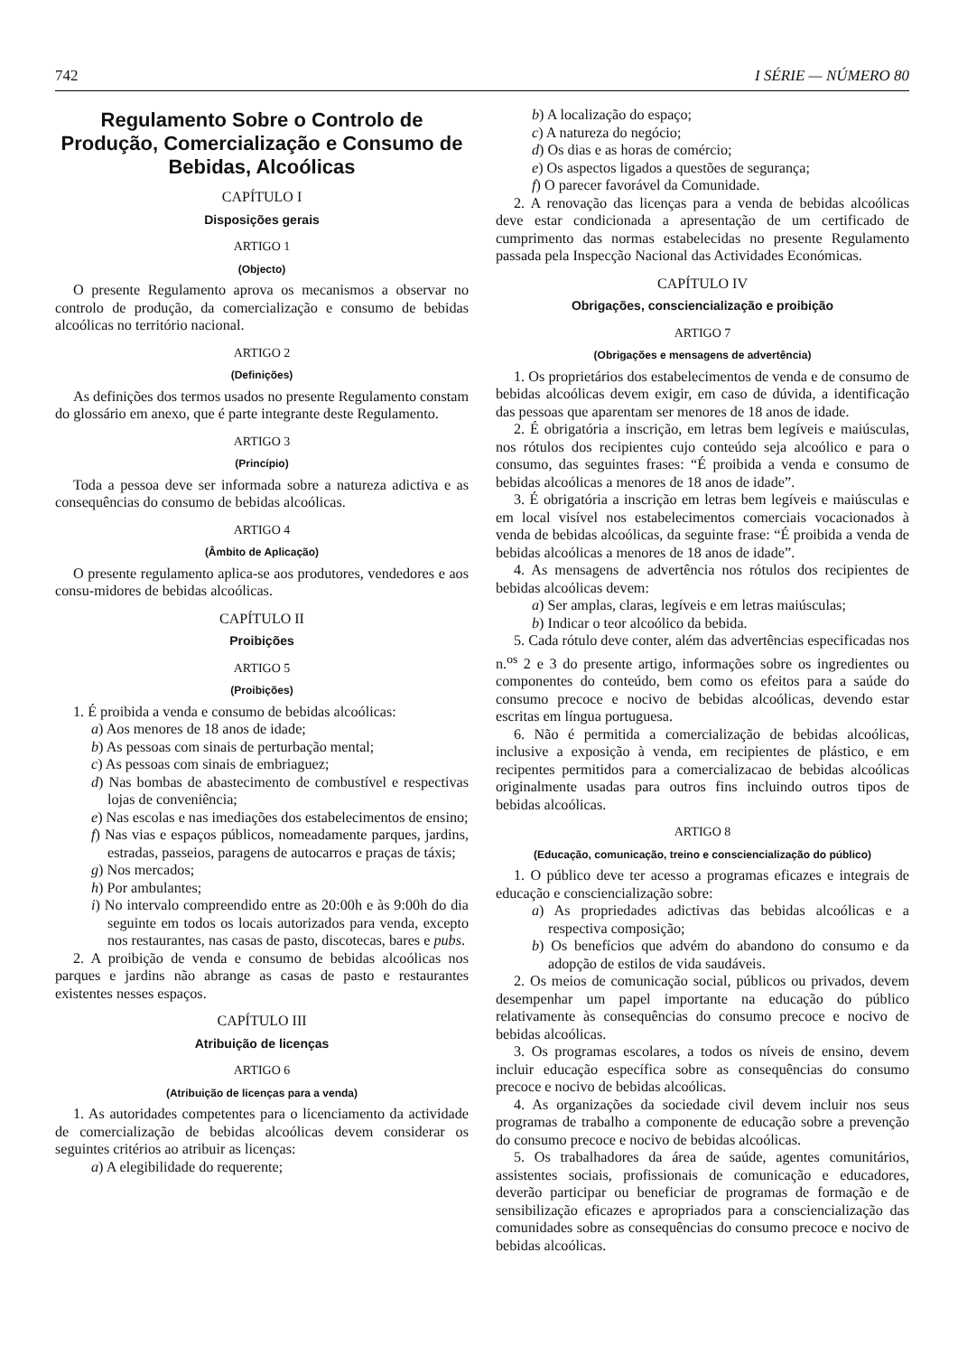742 I SÉRIE — NÚMERO 80
Regulamento Sobre o Controlo de Produção, Comercialização e Consumo de Bebidas, Alcoólicas
CAPÍTULO I
Disposições gerais
ARTIGO 1
(Objecto)
O presente Regulamento aprova os mecanismos a observar no controlo de produção, da comercialização e consumo de bebidas alcoólicas no território nacional.
ARTIGO 2
(Definições)
As definições dos termos usados no presente Regulamento constam do glossário em anexo, que é parte integrante deste Regulamento.
ARTIGO 3
(Princípio)
Toda a pessoa deve ser informada sobre a natureza adictiva e as consequências do consumo de bebidas alcoólicas.
ARTIGO 4
(Âmbito de Aplicação)
O presente regulamento aplica-se aos produtores, vendedores e aos consu-midores de bebidas alcoólicas.
CAPÍTULO II
Proibições
ARTIGO 5
(Proibições)
1. É proibida a venda e consumo de bebidas alcoólicas:
a) Aos menores de 18 anos de idade;
b) As pessoas com sinais de perturbação mental;
c) As pessoas com sinais de embriaguez;
d) Nas bombas de abastecimento de combustível e respectivas lojas de conveniência;
e) Nas escolas e nas imediações dos estabelecimentos de ensino;
f) Nas vias e espaços públicos, nomeadamente parques, jardins, estradas, passeios, paragens de autocarros e praças de táxis;
g) Nos mercados;
h) Por ambulantes;
i) No intervalo compreendido entre as 20:00h e às 9:00h do dia seguinte em todos os locais autorizados para venda, excepto nos restaurantes, nas casas de pasto, discotecas, bares e pubs.
2. A proibição de venda e consumo de bebidas alcoólicas nos parques e jardins não abrange as casas de pasto e restaurantes existentes nesses espaços.
CAPÍTULO III
Atribuição de licenças
ARTIGO 6
(Atribuição de licenças para a venda)
1. As autoridades competentes para o licenciamento da actividade de comercialização de bebidas alcoólicas devem considerar os seguintes critérios ao atribuir as licenças:
a) A elegibilidade do requerente;
b) A localização do espaço;
c) A natureza do negócio;
d) Os dias e as horas de comércio;
e) Os aspectos ligados a questões de segurança;
f) O parecer favorável da Comunidade.
2. A renovação das licenças para a venda de bebidas alcoólicas deve estar condicionada a apresentação de um certificado de cumprimento das normas estabelecidas no presente Regulamento passada pela Inspecção Nacional das Actividades Económicas.
CAPÍTULO IV
Obrigações, consciencialização e proibição
ARTIGO 7
(Obrigações e mensagens de advertência)
1. Os proprietários dos estabelecimentos de venda e de consumo de bebidas alcoólicas devem exigir, em caso de dúvida, a identificação das pessoas que aparentam ser menores de 18 anos de idade.
2. É obrigatória a inscrição, em letras bem legíveis e maiúsculas, nos rótulos dos recipientes cujo conteúdo seja alcoólico e para o consumo, das seguintes frases: “É proibida a venda e consumo de bebidas alcoólicas a menores de 18 anos de idade”.
3. É obrigatória a inscrição em letras bem legíveis e maiúsculas e em local visível nos estabelecimentos comerciais vocacionados à venda de bebidas alcoólicas, da seguinte frase: “É proibida a venda de bebidas alcoólicas a menores de 18 anos de idade”.
4. As mensagens de advertência nos rótulos dos recipientes de bebidas alcoólicas devem:
a) Ser amplas, claras, legíveis e em letras maiúsculas;
b) Indicar o teor alcoólico da bebida.
5. Cada rótulo deve conter, além das advertências especificadas nos n.<sup>os</sup> 2 e 3 do presente artigo, informações sobre os ingredientes ou componentes do conteúdo, bem como os efeitos para a saúde do consumo precoce e nocivo de bebidas alcoólicas, devendo estar escritas em língua portuguesa.
6. Não é permitida a comercialização de bebidas alcoólicas, inclusive a exposição à venda, em recipientes de plástico, e em recipentes permitidos para a comercializacao de bebidas alcoólicas originalmente usadas para outros fins incluindo outros tipos de bebidas alcoólicas.
ARTIGO 8
(Educação, comunicação, treino e consciencialização do público)
1. O público deve ter acesso a programas eficazes e integrais de educação e consciencialização sobre:
a) As propriedades adictivas das bebidas alcoólicas e a respectiva composição;
b) Os benefícios que advém do abandono do consumo e da adopção de estilos de vida saudáveis.
2. Os meios de comunicação social, públicos ou privados, devem desempenhar um papel importante na educação do público relativamente às consequências do consumo precoce e nocivo de bebidas alcoólicas.
3. Os programas escolares, a todos os níveis de ensino, devem incluir educação específica sobre as consequências do consumo precoce e nocivo de bebidas alcoólicas.
4. As organizações da sociedade civil devem incluir nos seus programas de trabalho a componente de educação sobre a prevenção do consumo precoce e nocivo de bebidas alcoólicas.
5. Os trabalhadores da área de saúde, agentes comunitários, assistentes sociais, profissionais de comunicação e educadores, deverão participar ou beneficiar de programas de formação e de sensibilização eficazes e apropriados para a consciencialização das comunidades sobre as consequências do consumo precoce e nocivo de bebidas alcoólicas.